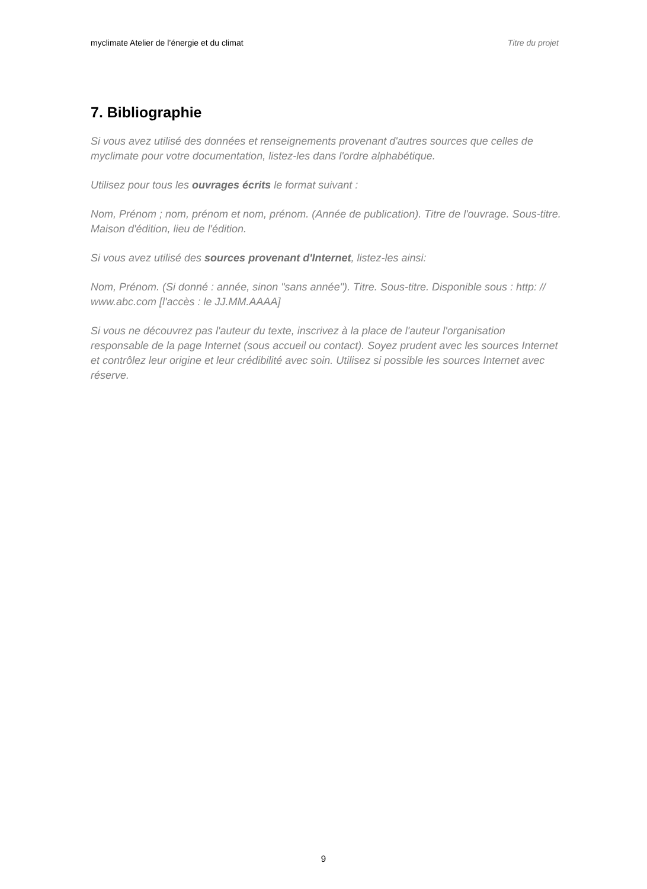myclimate Atelier de l’énergie et du climat Titre du projet
7. Bibliographie
Si vous avez utilisé des données et renseignements provenant d'autres sources que celles de myclimate pour votre documentation, listez-les dans l'ordre alphabétique.
Utilisez pour tous les ouvrages écrits le format suivant :
Nom, Prénom ; nom, prénom et nom, prénom. (Année de publication). Titre de l'ouvrage. Sous-titre. Maison d'édition, lieu de l'édition.
Si vous avez utilisé des sources provenant d'Internet, listez-les ainsi:
Nom, Prénom. (Si donné : année, sinon "sans année"). Titre. Sous-titre. Disponible sous : http: // www.abc.com [l'accès : le JJ.MM.AAAA]
Si vous ne découvrez pas l'auteur du texte, inscrivez à la place de l'auteur l'organisation responsable de la page Internet (sous accueil ou contact). Soyez prudent avec les sources Internet et contrôlez leur origine et leur crédibilité avec soin. Utilisez si possible les sources Internet avec réserve.
9